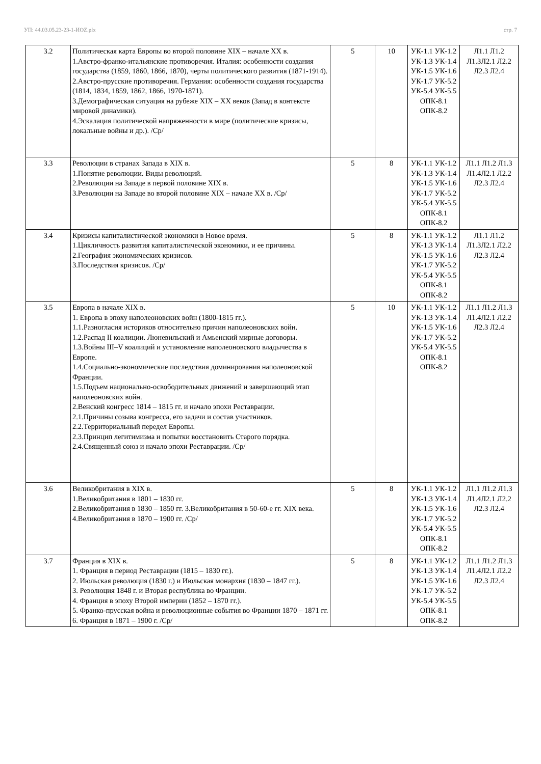УП: 44.03.05.23-23-1-ИОZ.plx стр. 7
| 3.2 | Политическая карта Европы во второй половине XIX – начале XX в. 1.Австро-франко-итальянские противоречия. Италия: особенности создания государства (1859, 1860, 1866, 1870), черты политического развития (1871-1914). 2.Австро-прусские противоречия. Германия: особенности создания государства (1814, 1834, 1859, 1862, 1866, 1970-1871). 3.Демографическая ситуация на рубеже XIX – XX веков (Запад в контексте мировой динамики). 4.Эскалация политической напряженности в мире (политические кризисы, локальные войны и др.). /Ср/ | 5 | 10 | УК-1.1 УК-1.2 УК-1.3 УК-1.4 УК-1.5 УК-1.6 УК-1.7 УК-5.2 УК-5.4 УК-5.5 ОПК-8.1 ОПК-8.2 | Л1.1 Л1.2 Л1.3Л2.1 Л2.2 Л2.3 Л2.4 |
| 3.3 | Революции в странах Запада в XIX в. 1.Понятие революции. Виды революций. 2.Революции на Западе в первой половине XIX в. 3.Революции на Западе во второй половине XIX – начале XX в. /Ср/ | 5 | 8 | УК-1.1 УК-1.2 УК-1.3 УК-1.4 УК-1.5 УК-1.6 УК-1.7 УК-5.2 УК-5.4 УК-5.5 ОПК-8.1 ОПК-8.2 | Л1.1 Л1.2 Л1.3 Л1.4Л2.1 Л2.2 Л2.3 Л2.4 |
| 3.4 | Кризисы капиталистической экономики в Новое время. 1.Цикличность развития капиталистической экономики, и ее причины. 2.География экономических кризисов. 3.Последствия кризисов. /Ср/ | 5 | 8 | УК-1.1 УК-1.2 УК-1.3 УК-1.4 УК-1.5 УК-1.6 УК-1.7 УК-5.2 УК-5.4 УК-5.5 ОПК-8.1 ОПК-8.2 | Л1.1 Л1.2 Л1.3Л2.1 Л2.2 Л2.3 Л2.4 |
| 3.5 | Европа в начале XIX в. 1. Европа в эпоху наполеоновских войн (1800-1815 гг.). 1.1.Разногласия историков относительно причин наполеоновских войн. 1.2.Распад II коалиции. Люневильский и Амьенский мирные договоры. 1.3.Войны III–V коалиций и установление наполеоновского владычества в Европе. 1.4.Социально-экономические последствия доминирования наполеоновской Франции. 1.5.Подъем национально-освободительных движений и завершающий этап наполеоновских войн. 2.Венский конгресс 1814 – 1815 гг. и начало эпохи Реставрации. 2.1.Причины созыва конгресса, его задачи и состав участников. 2.2.Территориальный передел Европы. 2.3.Принцип легитимизма и попытки восстановить Старого порядка. 2.4.Священный союз и начало эпохи Реставрации. /Ср/ | 5 | 10 | УК-1.1 УК-1.2 УК-1.3 УК-1.4 УК-1.5 УК-1.6 УК-1.7 УК-5.2 УК-5.4 УК-5.5 ОПК-8.1 ОПК-8.2 | Л1.1 Л1.2 Л1.3 Л1.4Л2.1 Л2.2 Л2.3 Л2.4 |
| 3.6 | Великобритания в XIX в. 1.Великобритания в 1801 – 1830 гг. 2.Великобритания в 1830 – 1850 гг. 3.Великобритания в 50-60-е гг. XIX века. 4.Великобритания в 1870 – 1900 гг. /Ср/ | 5 | 8 | УК-1.1 УК-1.2 УК-1.3 УК-1.4 УК-1.5 УК-1.6 УК-1.7 УК-5.2 УК-5.4 УК-5.5 ОПК-8.1 ОПК-8.2 | Л1.1 Л1.2 Л1.3 Л1.4Л2.1 Л2.2 Л2.3 Л2.4 |
| 3.7 | Франция в XIX в. 1. Франция в период Реставрации (1815 – 1830 гг.). 2. Июльская революция (1830 г.) и Июльская монархия (1830 – 1847 гг.). 3. Революция 1848 г. и Вторая республика во Франции. 4. Франция в эпоху Второй империи (1852 – 1870 гг.). 5. Франко-прусская война и революционные события во Франции 1870 – 1871 гг. 6. Франция в 1871 – 1900 г. /Ср/ | 5 | 8 | УК-1.1 УК-1.2 УК-1.3 УК-1.4 УК-1.5 УК-1.6 УК-1.7 УК-5.2 УК-5.4 УК-5.5 ОПК-8.1 ОПК-8.2 | Л1.1 Л1.2 Л1.3 Л1.4Л2.1 Л2.2 Л2.3 Л2.4 |